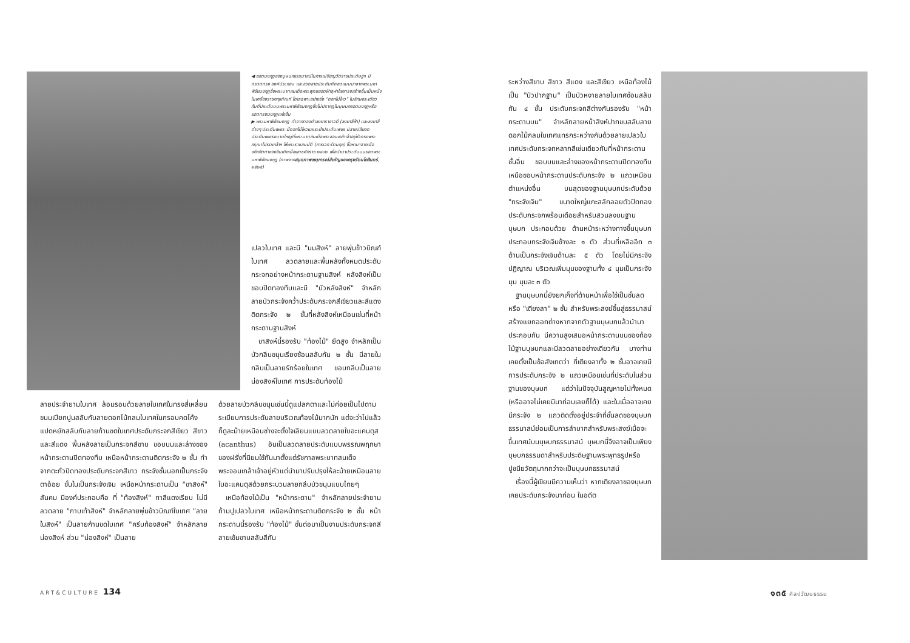◀ ยอดมงกุฎของบุษบกธรรมาสน์ในการเปรียญวัดราชประดิษฐฯ มีทรวดทรง องค์ประกอบ และลวดลายประดับที่ถอดแบบมาจากพระมหาพิชัยมงกุฎซึ่งพระบาทสมเด็จพระพุทธยอดฟ้าจุฬาโลกทรงสร้างขึ้นเป็นหนึ่งในเครื่องราชกกุธภัณฑ์ โดยเฉพาะอย่างยิ่ง "ดอกไม้ไหว" ในลักษณะเดียวกับที่ประดับบนพระมหาพิชัยมงกุฎซึ่งไม่ปรากฏในบุษบกยอดมงกุฎหรือยอดทรงมงกุฎแห่งอื่น
▶ พระมหาพิชัยมงกุฎ ทำจากทองคำลงยาราชาวดี (ลงยาสีฟ้า) และลงยาสีต่างๆ ประดับเพชร มีดอกไม้ไหวและระย้าประดับเพชร ปลายปลียอดประดับเพชรขนาดใหญ่ที่พระบาทสมเด็จพระจอมเกล้าเจ้าอยู่หัวทรงพระกรุณาโปรดเกล้าฯ ให้พระราชสมบัติ (การเวก รัตนกุล) ซื้อหามาจากเมืองกัลกัตตาของอินเดียเมื่อพุทธศักราช ๒๔๐๒ เพื่อนำมาประดับบนยอดพระมหาพิชัยมงกุฎ (ภาพจากสมุดภาพเหตุการณ์สำคัญของกรุงรัตนโกสินทร์, ๒๕๒๕)
เปลวใบเทศ และมี "นมสิงห์" ลายพุ่มข้าวบิณฑ์ใบเทศ ลวดลายและพื้นหลังทั้งหมดประดับกระจกอย่างหน้ากระดานฐานสิงห์ หลังสิงห์เป็นขอบปิดทองทึบและมี "บัวหลังสิงห์" จำหลักลายบัวกระจังคว่ำประดับกระจกสีเขียวและสีแดง ติดกระจัง ๒ ชั้นที่หลังสิงห์เหมือนเช่นที่หน้ากระดานฐานสิงห์
 ขาสิงห์นี้รองรับ "ท้องไม้" ยืดสูง จำหลักเป็นบัวกลีบขนุนเรียงซ้อนสลับกัน ๒ ชั้น มีลายในกลีบเป็นลายรักร้อยใบเทศ ขอบกลีบเป็นลายน่องสิงห์ใบเทศ การประดับท้องไม้
ลายประจำยามใบเทศ ล้อมรอบด้วยลายใบเทศในทรงสี่เหลี่ยมขนมเปียกปูนสลับกับลายดอกไม้กลมใบเทศในกรอบคดโค้งแปดหยักสลับกับลายก้านขดใบเทศประดับกระจกสีเขียว สีขาว และสีแดง พื้นหลังลายเป็นกระจกสีขาบ ขอบบนและล่างของหน้ากระดานปิดทองทึบ เหนือหน้ากระดานติดกระจัง ๒ ชั้น ทำจากตะกั่วปิดทองประดับกระจกสีขาว กระจังชั้นนอกเป็นกระจังตาอ้อย ชั้นในเป็นกระจังเจิม เหนือหน้ากระดานเป็น "ขาสิงห์" สันคม มีองค์ประกอบคือ ที่ "ท้องสิงห์" ทาสีแดงเรียบ ไม่มีลวดลาย "กาบเท้าสิงห์" จำหลักลายพุ่มข้าวบิณฑ์ใบเทศ "ลายในสิงห์" เป็นลายก้านขดใบเทศ "ครีบท้องสิงห์" จำหลักลายน่องสิงห์ ส่วน "น่องสิงห์" เป็นลาย
ด้วยลายบัวกลีบขนุนเช่นนี้ดูแปลกตาและไม่ค่อยเป็นไปตามระเบียบการประดับลายบริเวณท้องไม้มากนัก แต่จะว่าไปแล้วก็ดูละม้ายเหมือนช่างจะตั้งใจเลียนแบบลวดลายใบอะแคนตุส (acanthus) อันเป็นลวดลายประดับแบบพรรณพฤกษาของฝรั่งที่นิยมใช้กันมาตั้งแต่รัชกาลพระบาทสมเด็จพระจอมเกล้าเจ้าอยู่หัวแต่นำมาปรับปรุงให้ละม้ายเหมือนลายใบอะแคนตุสด้วยกระบวนลายกลีบบัวขนุนแบบไทยๆ
 เหนือท้องไม้เป็น "หน้ากระดาน" จำหลักลายประจำยามก้ามปูเปลวใบเทศ เหนือหน้ากระดานติดกระจัง ๒ ชั้น หน้ากระดานนี้รองรับ "ท้องไม้" ชั้นต่อมาเป็นงานประดับกระจกสีลายเข้มขาบสลับสีกัน
ระหว่างสีขาบ สีขาว สีแดง และสีเขียว เหนือท้องไม้เป็น "บัวปากฐาน" เป็นบัวหงายลายใบเทศซ้อนสลับกัน ๔ ชั้น ประดับกระจกสีต่างกันรองรับ "หน้ากระดานบน" จำหลักลายหน้าสิงห์ปากขบสลับลายดอกไม้กลมใบเทศแทรกระหว่างกันด้วยลายเปลวใบเทศประดับกระจกหลากสีเช่นเดียวกับที่หน้ากระดานชั้นอื่น ขอบบนและล่างของหน้ากระดานปิดทองทึบ เหนือขอบหน้ากระดานประดับกระจัง ๒ แถวเหมือนตำแหน่งอื่น บนสุดของฐานบุษบกประดับด้วย "กระจังเจิม" ขนาดใหญ่แกะสลักลอยตัวปิดทองประดับกระจกพร้อมเดือยสำหรับสวมลงบนฐานบุษบก ประกอบด้วย ด้านหน้าระหว่างทางขึ้นบุษบกประกอบกระจังเจิมข้างละ ๑ ตัว ส่วนที่เหลืออีก ๓ ด้านเป็นกระจังเจิมด้านละ ๕ ตัว โดยไม่มีกระจังปฏิญาณ บริเวณเพิ่มมุมของฐานทั้ง ๔ มุมเป็นกระจังมุม มุมละ ๓ ตัว
 ฐานบุษบกนี้ยังยกเก็จที่ด้านหน้าเพื่อใช้เป็นชั้นลดหรือ "เตียงลา" ๒ ชั้น สำหรับพระสงฆ์ขึ้นสู่ธรรมาสน์ สร้างแยกออกต่างหากจากตัวฐานบุษบกแล้วนำมาประกอบกัน มีความสูงเสมอหน้ากระดานบนของท้องไม้ฐานบุษบกและมีลวดลายอย่างเดียวกัน บางท่านเคยตั้งเป็นข้อสังเกตว่า ที่เตียงลาทั้ง ๒ ชั้นอาจเคยมีการประดับกระจัง ๒ แถวเหมือนเช่นที่ประดับในส่วนฐานของบุษบก แต่ว่าในปัจจุบันสูญหายไปทั้งหมด (หรืออาจไม่เคยมีมาก่อนเลยก็ได้) และในเมื่ออาจเคยมีกระจัง ๒ แถวติดตั้งอยู่ประจำที่ชั้นลดของบุษบกธรรมาสน์ย่อมเป็นการลำบากสำหรับพระสงฆ์เมื่อจะขึ้นเทศน์บนบุษบกธรรมาสน์ บุษบกนี้จึงอาจเป็นเพียงบุษบกธรรมดาสำหรับประดิษฐานพระพุทธรูปหรือปูชนียวัตถุมากกว่าจะเป็นบุษบกธรรมาสน์
 เรื่องนี้ผู้เขียนมีความเห็นว่า หากเตียงลาของบุษบกเคยประดับกระจังมาก่อน ในอดีต
ART&CULTURE 134 ๑๓๕ ศิลปวัฒนธรรม